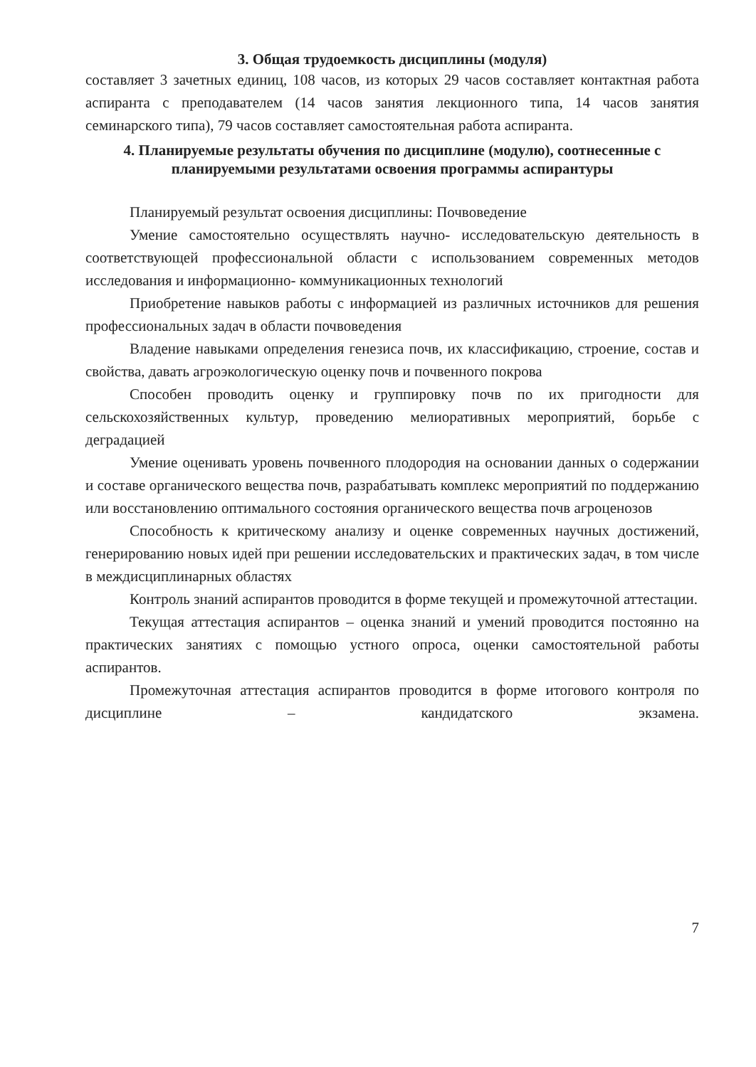3. Общая трудоемкость дисциплины (модуля)
составляет 3 зачетных единиц, 108 часов, из которых 29 часов составляет контактная работа аспиранта с преподавателем (14 часов занятия лекционного типа, 14 часов занятия семинарского типа), 79 часов составляет самостоятельная работа аспиранта.
4. Планируемые результаты обучения по дисциплине (модулю), соотнесенные с планируемыми результатами освоения программы аспирантуры
Планируемый результат освоения дисциплины: Почвоведение
Умение самостоятельно осуществлять научно- исследовательскую деятельность в соответствующей профессиональной области с использованием современных методов исследования и информационно- коммуникационных технологий
Приобретение навыков работы с информацией из различных источников для решения профессиональных задач в области почвоведения
Владение навыками определения генезиса почв, их классификацию, строение, состав и свойства, давать агроэкологическую оценку почв и почвенного покрова
Способен проводить оценку и группировку почв по их пригодности для сельскохозяйственных культур, проведению мелиоративных мероприятий, борьбе с деградацией
Умение оценивать уровень почвенного плодородия на основании данных о содержании и составе органического вещества почв, разрабатывать комплекс мероприятий по поддержанию или восстановлению оптимального состояния органического вещества почв агроценозов
Способность к критическому анализу и оценке современных научных достижений, генерированию новых идей при решении исследовательских и практических задач, в том числе в междисциплинарных областях
Контроль знаний аспирантов проводится в форме текущей и промежуточной аттестации.
Текущая аттестация аспирантов – оценка знаний и умений проводится постоянно на практических занятиях с помощью устного опроса, оценки самостоятельной работы аспирантов.
Промежуточная аттестация аспирантов проводится в форме итогового контроля по дисциплине – кандидатского экзамена.
7